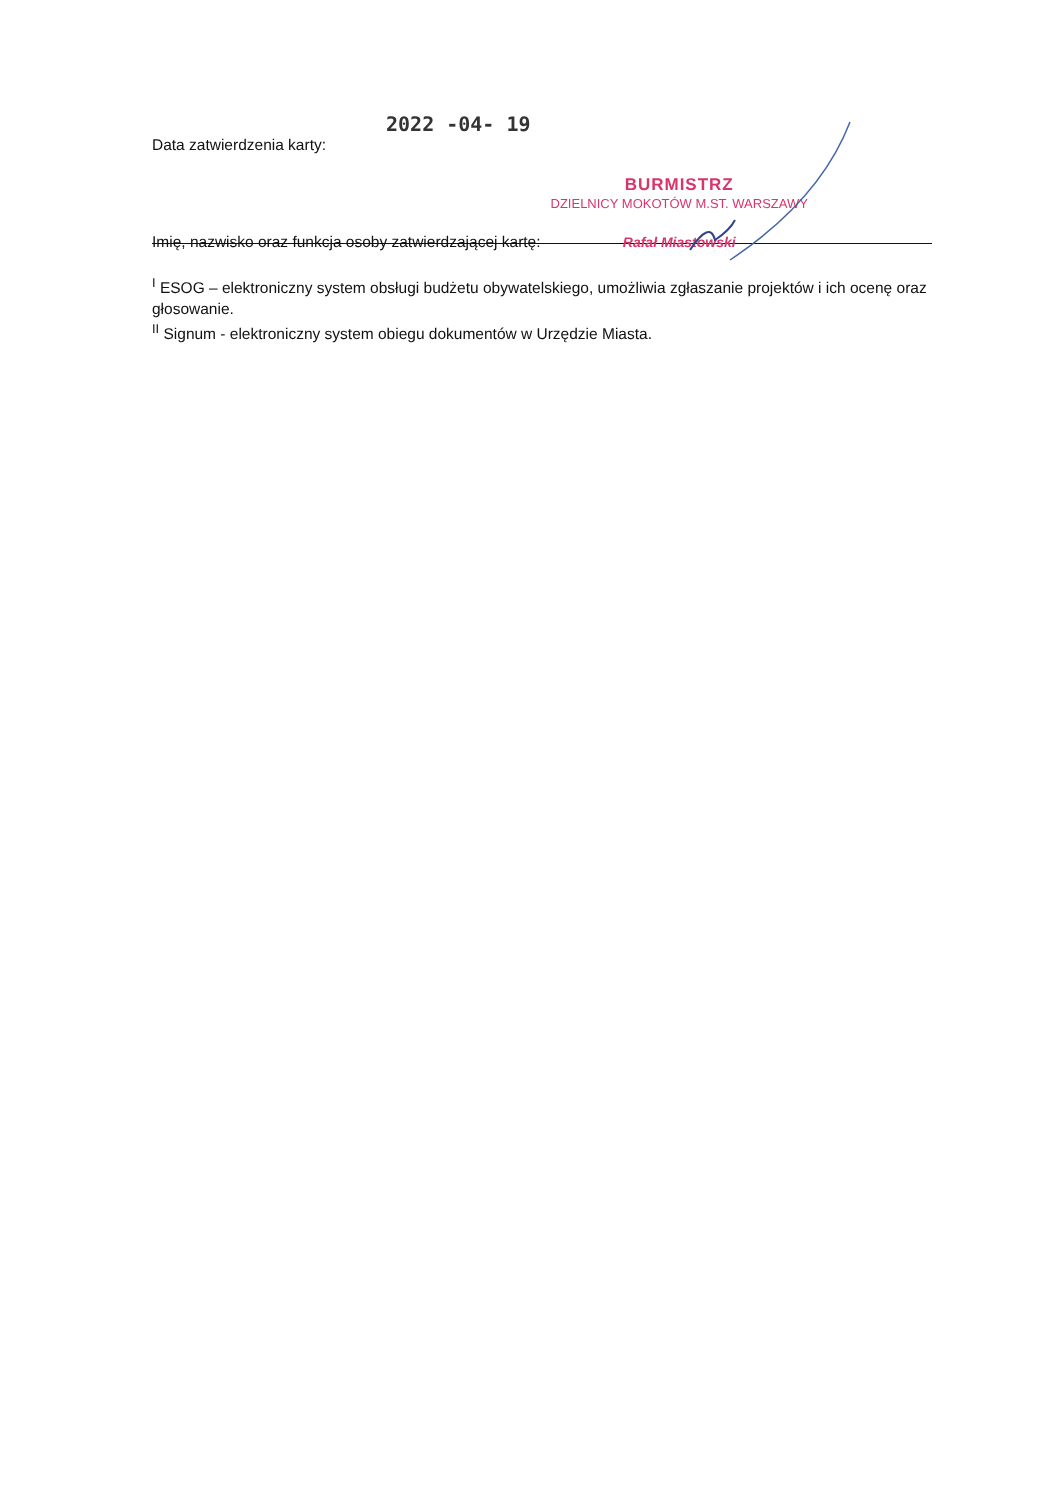Data zatwierdzenia karty: 2022 -04- 19
Imię, nazwisko oraz funkcja osoby zatwierdzającej kartę:
BURMISTRZ
DZIELNICY MOKOTÓW M.ST. WARSZAWY
Rafał Miastowski
<sup>I</sup> ESOG – elektroniczny system obsługi budżetu obywatelskiego, umożliwia zgłaszanie projektów i ich ocenę oraz głosowanie.
<sup>II</sup> Signum - elektroniczny system obiegu dokumentów w Urzędzie Miasta.